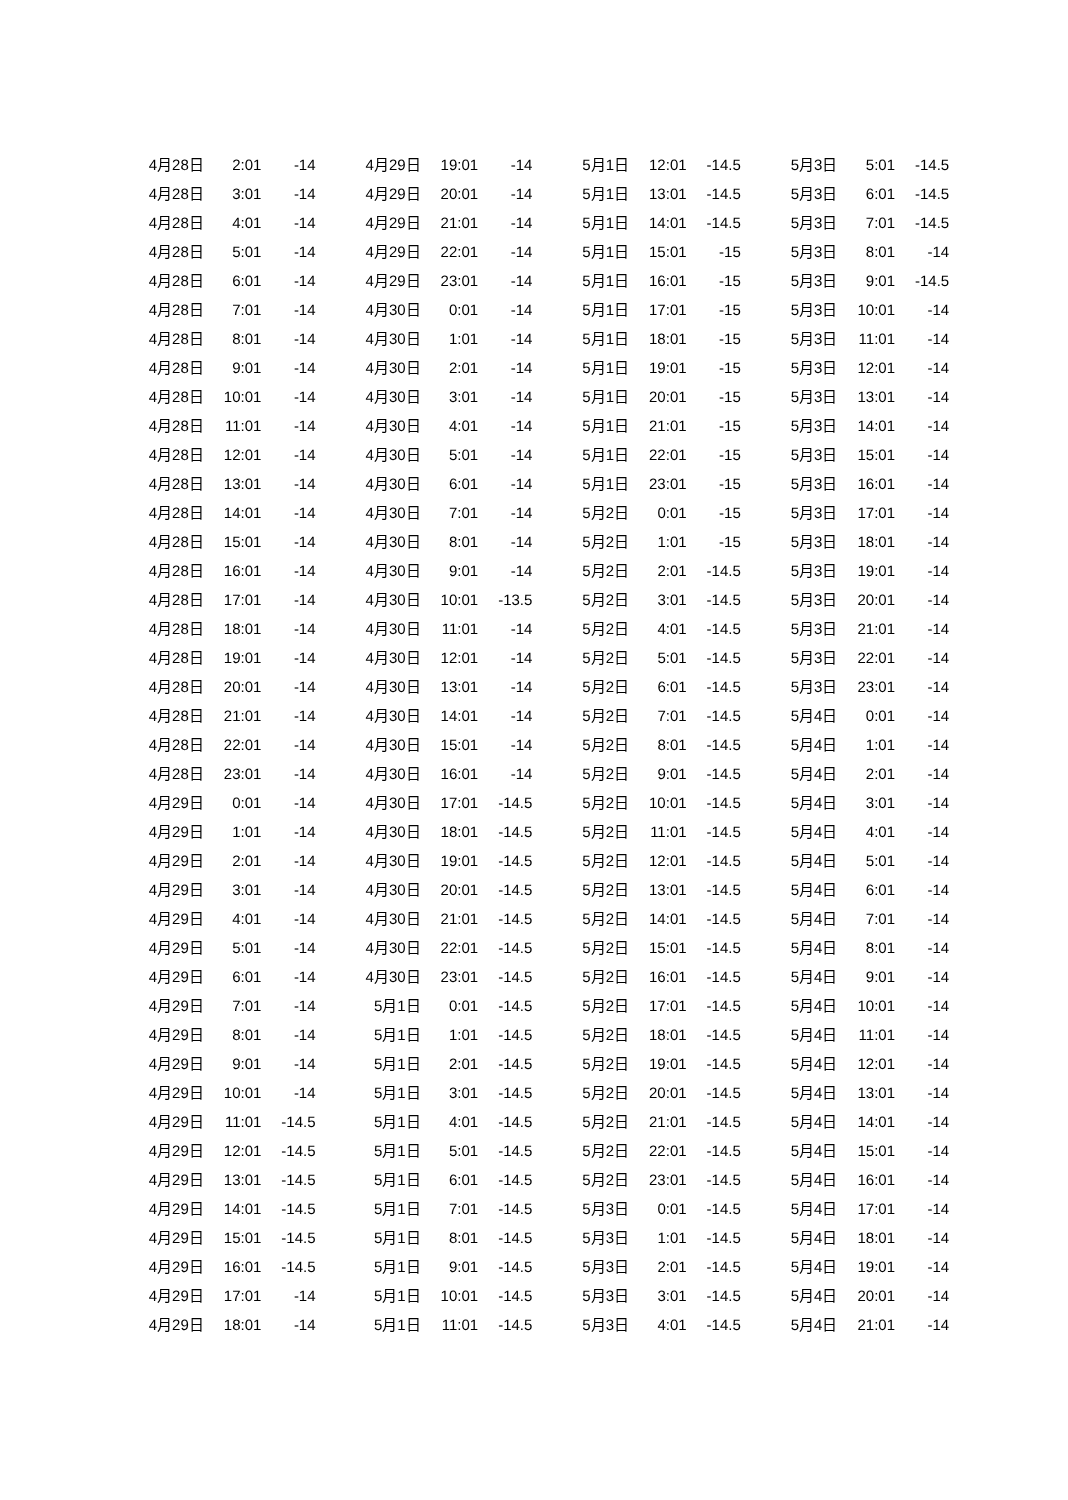| 4月28日 | 2:01 | -14 | 4月29日 | 19:01 | -14 | 5月1日 | 12:01 | -14.5 | 5月3日 | 5:01 | -14.5 |
| 4月28日 | 3:01 | -14 | 4月29日 | 20:01 | -14 | 5月1日 | 13:01 | -14.5 | 5月3日 | 6:01 | -14.5 |
| 4月28日 | 4:01 | -14 | 4月29日 | 21:01 | -14 | 5月1日 | 14:01 | -14.5 | 5月3日 | 7:01 | -14.5 |
| 4月28日 | 5:01 | -14 | 4月29日 | 22:01 | -14 | 5月1日 | 15:01 | -15 | 5月3日 | 8:01 | -14 |
| 4月28日 | 6:01 | -14 | 4月29日 | 23:01 | -14 | 5月1日 | 16:01 | -15 | 5月3日 | 9:01 | -14.5 |
| 4月28日 | 7:01 | -14 | 4月30日 | 0:01 | -14 | 5月1日 | 17:01 | -15 | 5月3日 | 10:01 | -14 |
| 4月28日 | 8:01 | -14 | 4月30日 | 1:01 | -14 | 5月1日 | 18:01 | -15 | 5月3日 | 11:01 | -14 |
| 4月28日 | 9:01 | -14 | 4月30日 | 2:01 | -14 | 5月1日 | 19:01 | -15 | 5月3日 | 12:01 | -14 |
| 4月28日 | 10:01 | -14 | 4月30日 | 3:01 | -14 | 5月1日 | 20:01 | -15 | 5月3日 | 13:01 | -14 |
| 4月28日 | 11:01 | -14 | 4月30日 | 4:01 | -14 | 5月1日 | 21:01 | -15 | 5月3日 | 14:01 | -14 |
| 4月28日 | 12:01 | -14 | 4月30日 | 5:01 | -14 | 5月1日 | 22:01 | -15 | 5月3日 | 15:01 | -14 |
| 4月28日 | 13:01 | -14 | 4月30日 | 6:01 | -14 | 5月1日 | 23:01 | -15 | 5月3日 | 16:01 | -14 |
| 4月28日 | 14:01 | -14 | 4月30日 | 7:01 | -14 | 5月2日 | 0:01 | -15 | 5月3日 | 17:01 | -14 |
| 4月28日 | 15:01 | -14 | 4月30日 | 8:01 | -14 | 5月2日 | 1:01 | -15 | 5月3日 | 18:01 | -14 |
| 4月28日 | 16:01 | -14 | 4月30日 | 9:01 | -14 | 5月2日 | 2:01 | -14.5 | 5月3日 | 19:01 | -14 |
| 4月28日 | 17:01 | -14 | 4月30日 | 10:01 | -13.5 | 5月2日 | 3:01 | -14.5 | 5月3日 | 20:01 | -14 |
| 4月28日 | 18:01 | -14 | 4月30日 | 11:01 | -14 | 5月2日 | 4:01 | -14.5 | 5月3日 | 21:01 | -14 |
| 4月28日 | 19:01 | -14 | 4月30日 | 12:01 | -14 | 5月2日 | 5:01 | -14.5 | 5月3日 | 22:01 | -14 |
| 4月28日 | 20:01 | -14 | 4月30日 | 13:01 | -14 | 5月2日 | 6:01 | -14.5 | 5月3日 | 23:01 | -14 |
| 4月28日 | 21:01 | -14 | 4月30日 | 14:01 | -14 | 5月2日 | 7:01 | -14.5 | 5月4日 | 0:01 | -14 |
| 4月28日 | 22:01 | -14 | 4月30日 | 15:01 | -14 | 5月2日 | 8:01 | -14.5 | 5月4日 | 1:01 | -14 |
| 4月28日 | 23:01 | -14 | 4月30日 | 16:01 | -14 | 5月2日 | 9:01 | -14.5 | 5月4日 | 2:01 | -14 |
| 4月29日 | 0:01 | -14 | 4月30日 | 17:01 | -14.5 | 5月2日 | 10:01 | -14.5 | 5月4日 | 3:01 | -14 |
| 4月29日 | 1:01 | -14 | 4月30日 | 18:01 | -14.5 | 5月2日 | 11:01 | -14.5 | 5月4日 | 4:01 | -14 |
| 4月29日 | 2:01 | -14 | 4月30日 | 19:01 | -14.5 | 5月2日 | 12:01 | -14.5 | 5月4日 | 5:01 | -14 |
| 4月29日 | 3:01 | -14 | 4月30日 | 20:01 | -14.5 | 5月2日 | 13:01 | -14.5 | 5月4日 | 6:01 | -14 |
| 4月29日 | 4:01 | -14 | 4月30日 | 21:01 | -14.5 | 5月2日 | 14:01 | -14.5 | 5月4日 | 7:01 | -14 |
| 4月29日 | 5:01 | -14 | 4月30日 | 22:01 | -14.5 | 5月2日 | 15:01 | -14.5 | 5月4日 | 8:01 | -14 |
| 4月29日 | 6:01 | -14 | 4月30日 | 23:01 | -14.5 | 5月2日 | 16:01 | -14.5 | 5月4日 | 9:01 | -14 |
| 4月29日 | 7:01 | -14 | 5月1日 | 0:01 | -14.5 | 5月2日 | 17:01 | -14.5 | 5月4日 | 10:01 | -14 |
| 4月29日 | 8:01 | -14 | 5月1日 | 1:01 | -14.5 | 5月2日 | 18:01 | -14.5 | 5月4日 | 11:01 | -14 |
| 4月29日 | 9:01 | -14 | 5月1日 | 2:01 | -14.5 | 5月2日 | 19:01 | -14.5 | 5月4日 | 12:01 | -14 |
| 4月29日 | 10:01 | -14 | 5月1日 | 3:01 | -14.5 | 5月2日 | 20:01 | -14.5 | 5月4日 | 13:01 | -14 |
| 4月29日 | 11:01 | -14.5 | 5月1日 | 4:01 | -14.5 | 5月2日 | 21:01 | -14.5 | 5月4日 | 14:01 | -14 |
| 4月29日 | 12:01 | -14.5 | 5月1日 | 5:01 | -14.5 | 5月2日 | 22:01 | -14.5 | 5月4日 | 15:01 | -14 |
| 4月29日 | 13:01 | -14.5 | 5月1日 | 6:01 | -14.5 | 5月2日 | 23:01 | -14.5 | 5月4日 | 16:01 | -14 |
| 4月29日 | 14:01 | -14.5 | 5月1日 | 7:01 | -14.5 | 5月3日 | 0:01 | -14.5 | 5月4日 | 17:01 | -14 |
| 4月29日 | 15:01 | -14.5 | 5月1日 | 8:01 | -14.5 | 5月3日 | 1:01 | -14.5 | 5月4日 | 18:01 | -14 |
| 4月29日 | 16:01 | -14.5 | 5月1日 | 9:01 | -14.5 | 5月3日 | 2:01 | -14.5 | 5月4日 | 19:01 | -14 |
| 4月29日 | 17:01 | -14 | 5月1日 | 10:01 | -14.5 | 5月3日 | 3:01 | -14.5 | 5月4日 | 20:01 | -14 |
| 4月29日 | 18:01 | -14 | 5月1日 | 11:01 | -14.5 | 5月3日 | 4:01 | -14.5 | 5月4日 | 21:01 | -14 |